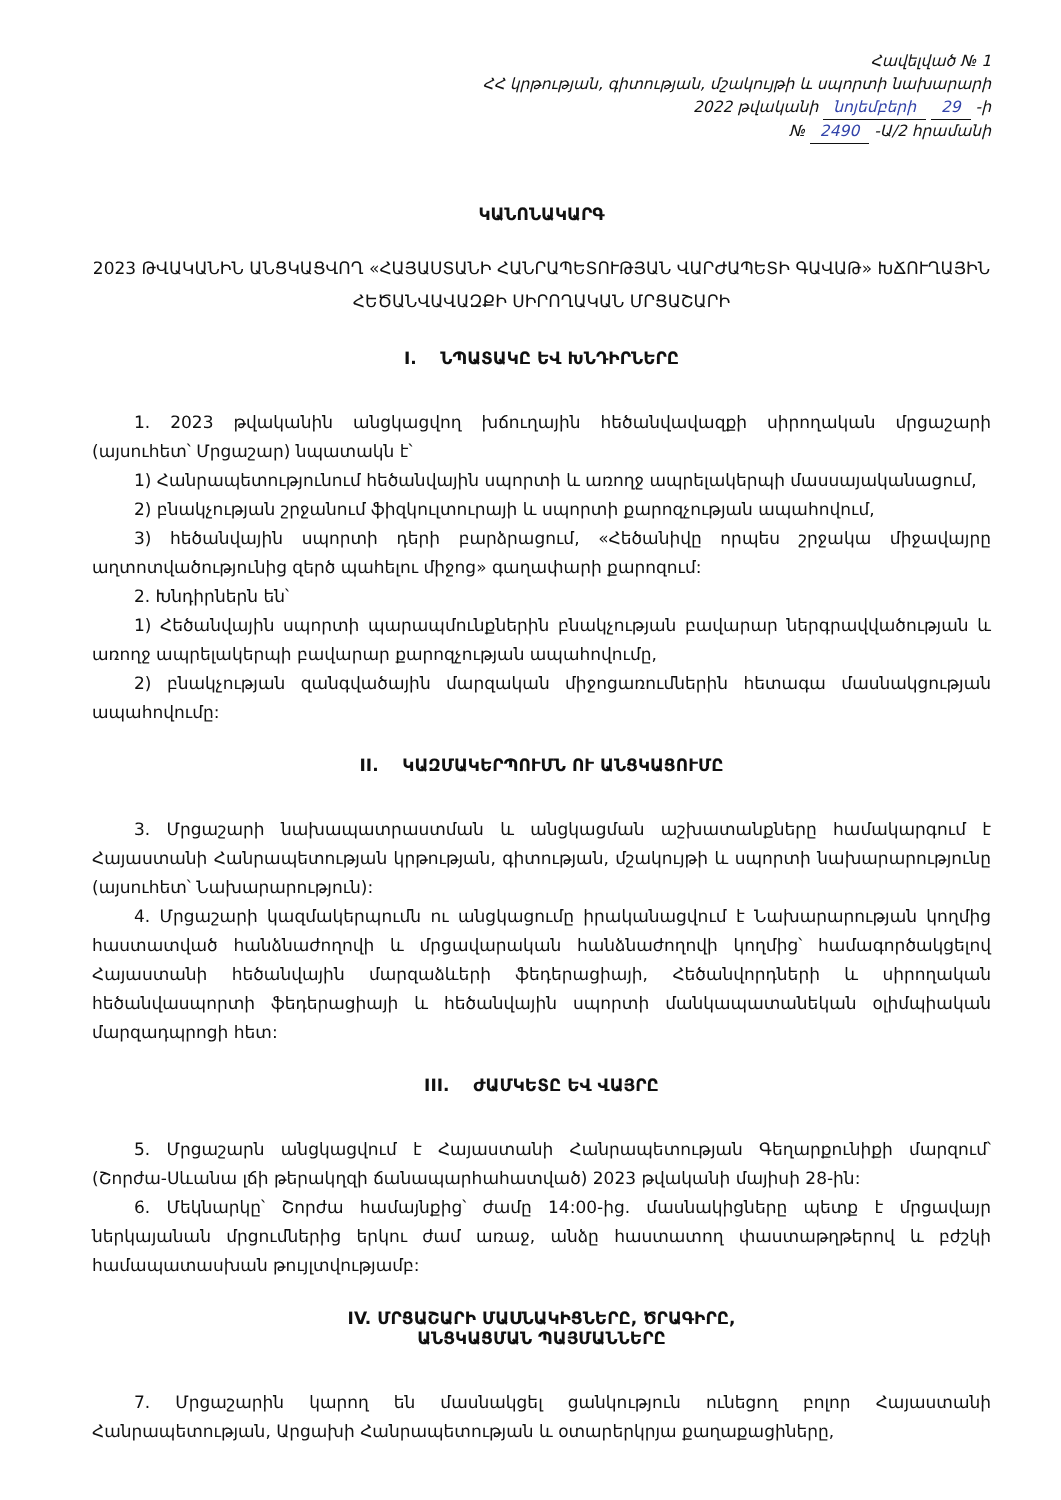Հավելված № 1
ՀՀ կրթության, գիտության, մշակույթի և սպորտի նախարարի
2022 թվականի նոյեմբերի 29 -ի
№ 2490 -Ա/2 հրամանի
ԿԱՆՈՆԱԿԱՐԳ
2023 ԹՎԱԿԱՆԻՆ ԱՆՑԿԱՑՎՈՂ «ՀԱՅԱՍՏԱՆԻ ՀԱՆՐԱՊԵՏՈՒԹՅԱՆ ՎԱՐԺԱՊԵՏԻ ԳԱՎԱԹ» ԽՃՈՒՂԱՅԻՆ ՀԵԾԱՆՎԱՎԱԶՔԻ ՍԻՐՈՂԱԿԱՆ ՄՐՑԱՇԱՐԻ
I. ՆՊԱՏԱԿԸ ԵՎ ԽՆԴԻՐՆԵՐԸ
1. 2023 թվականին անցկացվող խճուղային հեծանվավազքի սիրողական մրցաշարի (այսուհետ՝ Մրցաշար) նպատակն է՝
1) Հանրապետությունում հեծանվային սպորտի և առողջ ապրելակերպի մասսայականացում,
2) բնակչության շրջանում ֆիզկուլտուրայի և սպորտի քարոզչության ապահովում,
3) հեծանվային սպորտի դերի բարձրացում, «Հեծանիվը որպես շրջակա միջավայրը աղտոտվածությունից զերծ պահելու միջոց» գաղափարի քարոզում:
2. Խնդիրներն են՝
1) Հեծանվային սպորտի պարապմունքներին բնակչության բավարար ներգրավվածության և առողջ ապրելակերպի բավարար քարոզչության ապահովումը,
2) բնակչության զանգվածային մարզական միջոցառումներին հետագա մասնակցության ապահովումը:
II. ԿԱԶՄԱԿԵՐՊՈՒՄՆ ՈՒ ԱՆՑԿԱՑՈՒՄԸ
3. Մրցաշարի նախապատրաստման և անցկացման աշխատանքները համակարգում է Հայաստանի Հանրապետության կրթության, գիտության, մշակույթի և սպորտի նախարարությունը (այսուհետ՝ Նախարարություն):
4. Մրցաշարի կազմակերպումն ու անցկացումը իրականացվում է Նախարարության կողմից հաստատված հանձնաժողովի և մրցավարական հանձնաժողովի կողմից՝ համագործակցելով Հայաստանի հեծանվային մարզաձևերի ֆեդերացիայի, Հեծանվորդների և սիրողական հեծանվասպորտի ֆեդերացիայի և հեծանվային սպորտի մանկապատանեկան օլիմպիական մարզադպրոցի հետ:
III. ԺԱՄԿԵՏԸ ԵՎ ՎԱՅՐԸ
5. Մրցաշարն անցկացվում է Հայաստանի Հանրապետության Գեղարքունիքի մարզում՝ (Շորժա-Սևանա լճի թերակղզի ճանապարհահատված) 2023 թվականի մայիսի 28-ին:
6. Մեկնարկը՝ Շորժա համայնքից՝ ժամը 14:00-ից. մասնակիցները պետք է մրցավայր ներկայանան մրցումներից երկու ժամ առաջ, անձը հաստատող փաստաթղթերով և բժշկի համապատասխան թույլտվությամբ:
IV. ՄՐՑԱՇԱՐԻ ՄԱՍՆԱԿԻՑՆԵՐԸ, ԾՐԱԳԻՐԸ,
ԱՆՑԿԱՑՄԱՆ ՊԱՅՄԱՆՆԵՐԸ
7. Մրցաշարին կարող են մասնակցել ցանկություն ունեցող բոլոր Հայաստանի Հանրապետության, Արցախի Հանրապետության և օտարերկրյա քաղաքացիները,